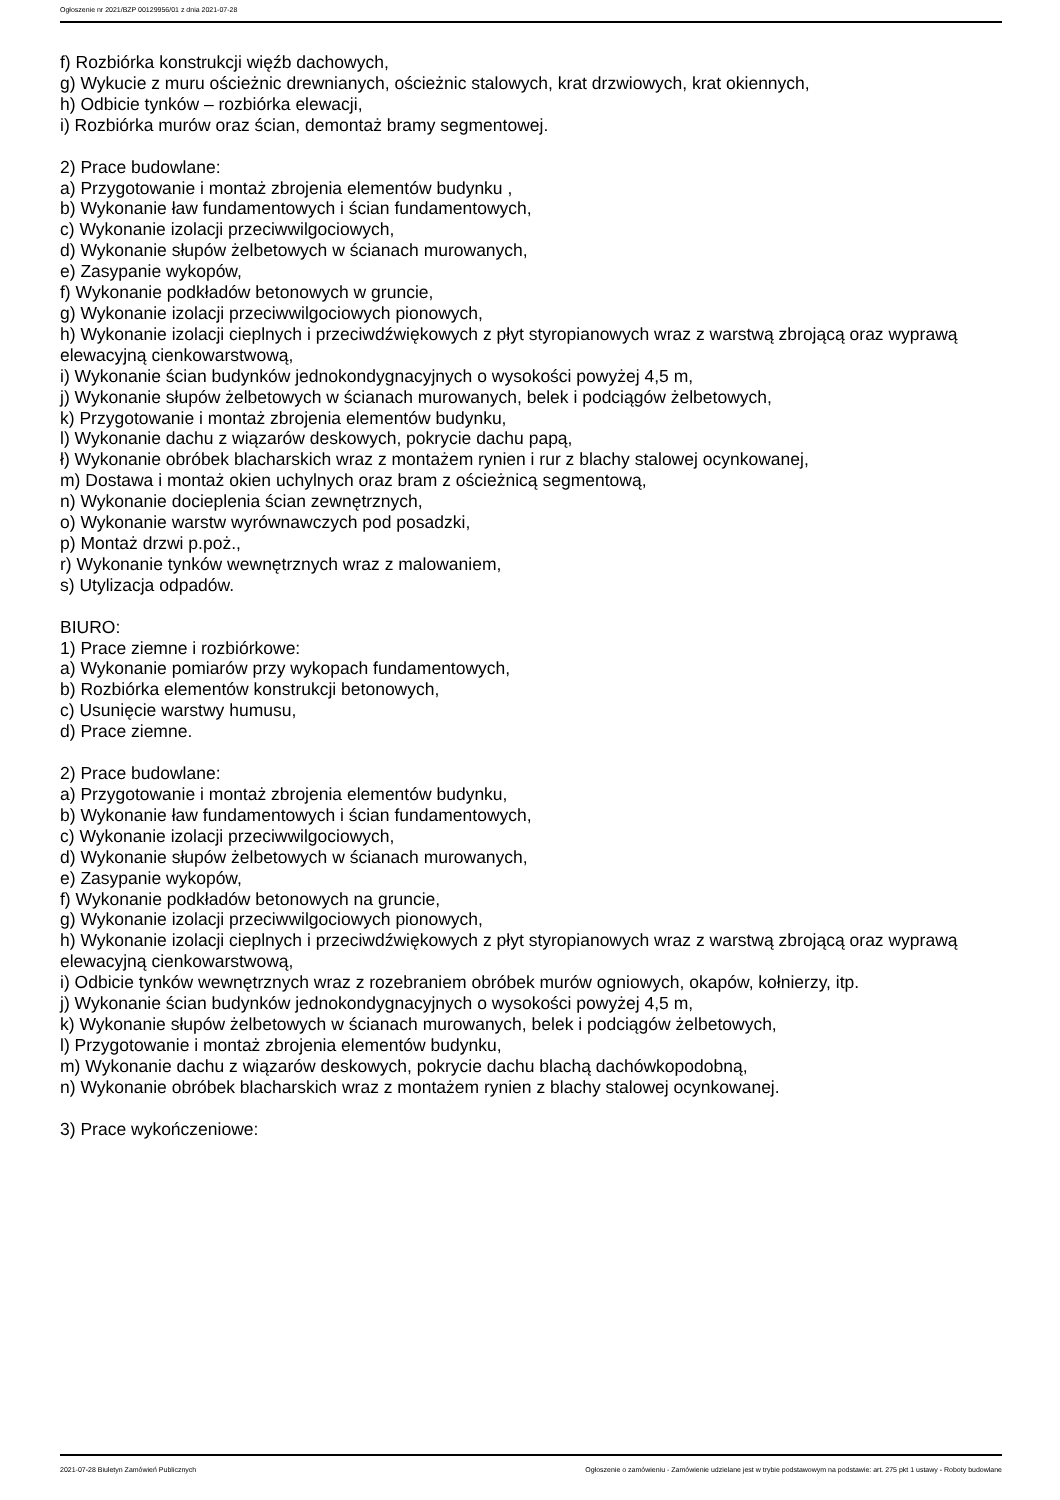Ogłoszenie nr 2021/BZP 00129956/01 z dnia 2021-07-28
f) Rozbiórka konstrukcji więźb dachowych,
g) Wykucie z muru ościeżnic drewnianych, ościeżnic stalowych, krat drzwiowych, krat okiennych,
h) Odbicie tynków – rozbiórka elewacji,
i) Rozbiórka murów oraz ścian, demontaż bramy segmentowej.
2) Prace budowlane:
a) Przygotowanie i montaż zbrojenia elementów budynku ,
b) Wykonanie ław fundamentowych i ścian fundamentowych,
c) Wykonanie izolacji przeciwwilgociowych,
d) Wykonanie słupów żelbetowych w ścianach murowanych,
e) Zasypanie wykopów,
f) Wykonanie podkładów betonowych w gruncie,
g) Wykonanie izolacji przeciwwilgociowych pionowych,
h) Wykonanie izolacji cieplnych i przeciwdźwiękowych z płyt styropianowych wraz z warstwą zbrojącą oraz wyprawą elewacyjną cienkowarstwową,
i) Wykonanie ścian budynków jednokondygnacyjnych o wysokości powyżej 4,5 m,
j) Wykonanie słupów żelbetowych w ścianach murowanych, belek i podciągów żelbetowych,
k) Przygotowanie i montaż zbrojenia elementów budynku,
l) Wykonanie dachu z wiązarów deskowych, pokrycie dachu papą,
ł) Wykonanie obróbek blacharskich wraz z montażem rynien i rur z blachy stalowej ocynkowanej,
m) Dostawa i montaż okien uchylnych oraz bram z ościeżnicą segmentową,
n) Wykonanie docieplenia ścian zewnętrznych,
o) Wykonanie warstw wyrównawczych pod posadzki,
p) Montaż drzwi p.poż.,
r) Wykonanie tynków wewnętrznych wraz z malowaniem,
s) Utylizacja odpadów.
BIURO:
1) Prace ziemne i rozbiórkowe:
a) Wykonanie pomiarów przy wykopach fundamentowych,
b) Rozbiórka elementów konstrukcji betonowych,
c) Usunięcie warstwy humusu,
d) Prace ziemne.
2) Prace budowlane:
a) Przygotowanie i montaż zbrojenia elementów budynku,
b) Wykonanie ław fundamentowych i ścian fundamentowych,
c) Wykonanie izolacji przeciwwilgociowych,
d) Wykonanie słupów żelbetowych w ścianach murowanych,
e) Zasypanie wykopów,
f) Wykonanie podkładów betonowych na gruncie,
g) Wykonanie izolacji przeciwwilgociowych pionowych,
h) Wykonanie izolacji cieplnych i przeciwdźwiękowych z płyt styropianowych wraz z warstwą zbrojącą oraz wyprawą elewacyjną cienkowarstwową,
i) Odbicie tynków wewnętrznych wraz z rozebraniem obróbek murów ogniowych, okapów, kołnierzy, itp.
j) Wykonanie ścian budynków jednokondygnacyjnych o wysokości powyżej 4,5 m,
k) Wykonanie słupów żelbetowych w ścianach murowanych, belek i podciągów żelbetowych,
l) Przygotowanie i montaż zbrojenia elementów budynku,
m) Wykonanie dachu z wiązarów deskowych, pokrycie dachu blachą dachówkopodobną,
n) Wykonanie obróbek blacharskich wraz z montażem rynien z blachy stalowej ocynkowanej.
3) Prace wykończeniowe:
2021-07-28 Biuletyn Zamówień Publicznych Ogłoszenie o zamówieniu - Zamówienie udzielane jest w trybie podstawowym na podstawie: art. 275 pkt 1 ustawy - Roboty budowlane